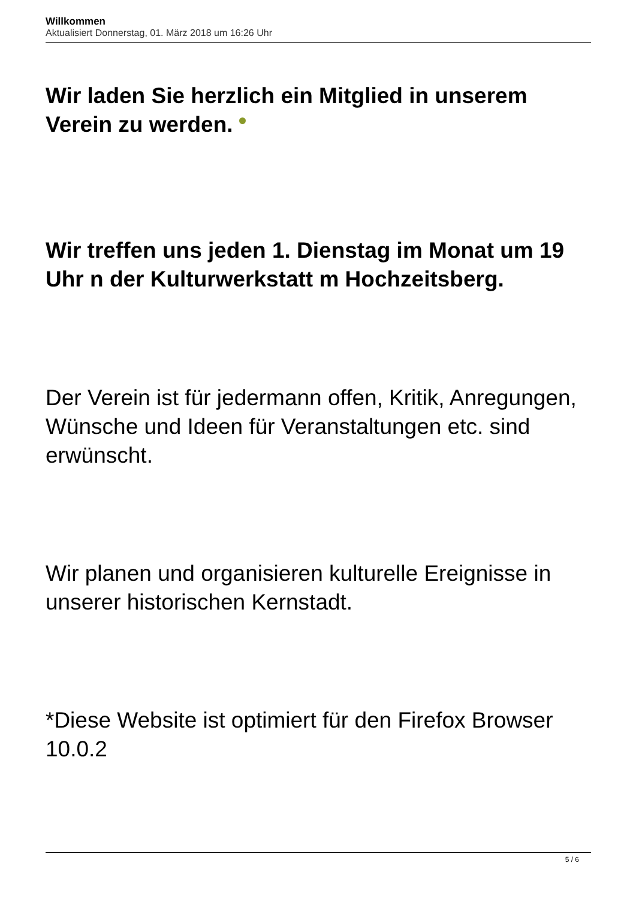Willkommen
Aktualisiert Donnerstag, 01. März 2018 um 16:26 Uhr
Wir laden Sie herzlich ein Mitglied in unserem Verein zu werden.
Wir treffen uns jeden 1. Dienstag im Monat um 19 Uhr n der Kulturwerkstatt m Hochzeitsberg.
Der Verein ist für jedermann offen, Kritik, Anregungen, Wünsche und Ideen für Veranstaltungen etc. sind erwünscht.
Wir planen und organisieren kulturelle Ereignisse in unserer historischen Kernstadt.
*Diese Website ist optimiert für den Firefox Browser 10.0.2
5 / 6